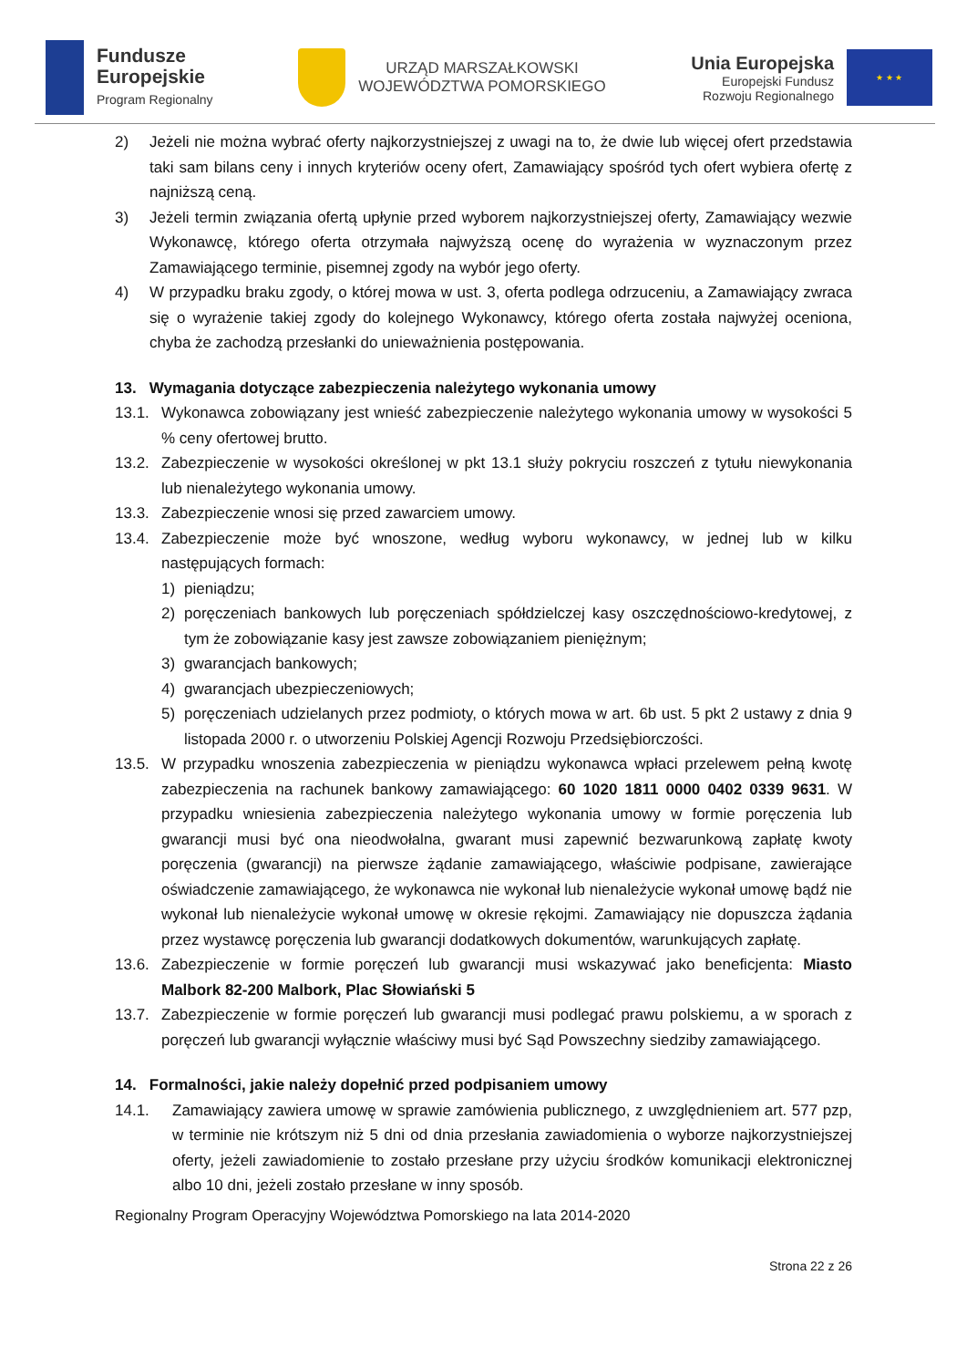Fundusze
Europejskie
Program Regionalny
URZĄD MARSZAŁKOWSKI
WOJEWÓDZTWA POMORSKIEGO
Unia Europejska
Europejski Fundusz
Rozwoju Regionalnego
★ ★ ★
2) Jeżeli nie można wybrać oferty najkorzystniejszej z uwagi na to, że dwie lub więcej ofert przedstawia taki sam bilans ceny i innych kryteriów oceny ofert, Zamawiający spośród tych ofert wybiera ofertę z najniższą ceną.
3) Jeżeli termin związania ofertą upłynie przed wyborem najkorzystniejszej oferty, Zamawiający wezwie Wykonawcę, którego oferta otrzymała najwyższą ocenę do wyrażenia w wyznaczonym przez Zamawiającego terminie, pisemnej zgody na wybór jego oferty.
4) W przypadku braku zgody, o której mowa w ust. 3, oferta podlega odrzuceniu, a Zamawiający zwraca się o wyrażenie takiej zgody do kolejnego Wykonawcy, którego oferta została najwyżej oceniona, chyba że zachodzą przesłanki do unieważnienia postępowania.
13. Wymagania dotyczące zabezpieczenia należytego wykonania umowy
13.1. Wykonawca zobowiązany jest wnieść zabezpieczenie należytego wykonania umowy w wysokości 5 % ceny ofertowej brutto.
13.2. Zabezpieczenie w wysokości określonej w pkt 13.1 służy pokryciu roszczeń z tytułu niewykonania lub nienależytego wykonania umowy.
13.3. Zabezpieczenie wnosi się przed zawarciem umowy.
13.4. Zabezpieczenie może być wnoszone, według wyboru wykonawcy, w jednej lub w kilku następujących formach:
1) pieniądzu;
2) poręczeniach bankowych lub poręczeniach spółdzielczej kasy oszczędnościowo-kredytowej, z tym że zobowiązanie kasy jest zawsze zobowiązaniem pieniężnym;
3) gwarancjach bankowych;
4) gwarancjach ubezpieczeniowych;
5) poręczeniach udzielanych przez podmioty, o których mowa w art. 6b ust. 5 pkt 2 ustawy z dnia 9 listopada 2000 r. o utworzeniu Polskiej Agencji Rozwoju Przedsiębiorczości.
13.5. W przypadku wnoszenia zabezpieczenia w pieniądzu wykonawca wpłaci przelewem pełną kwotę zabezpieczenia na rachunek bankowy zamawiającego: 60 1020 1811 0000 0402 0339 9631. W przypadku wniesienia zabezpieczenia należytego wykonania umowy w formie poręczenia lub gwarancji musi być ona nieodwołalna, gwarant musi zapewnić bezwarunkową zapłatę kwoty poręczenia (gwarancji) na pierwsze żądanie zamawiającego, właściwie podpisane, zawierające oświadczenie zamawiającego, że wykonawca nie wykonał lub nienależycie wykonał umowę bądź nie wykonał lub nienależycie wykonał umowę w okresie rękojmi. Zamawiający nie dopuszcza żądania przez wystawcę poręczenia lub gwarancji dodatkowych dokumentów, warunkujących zapłatę.
13.6. Zabezpieczenie w formie poręczeń lub gwarancji musi wskazywać jako beneficjenta: Miasto Malbork 82-200 Malbork, Plac Słowiański 5
13.7. Zabezpieczenie w formie poręczeń lub gwarancji musi podlegać prawu polskiemu, a w sporach z poręczeń lub gwarancji wyłącznie właściwy musi być Sąd Powszechny siedziby zamawiającego.
14. Formalności, jakie należy dopełnić przed podpisaniem umowy
14.1. Zamawiający zawiera umowę w sprawie zamówienia publicznego, z uwzględnieniem art. 577 pzp, w terminie nie krótszym niż 5 dni od dnia przesłania zawiadomienia o wyborze najkorzystniejszej oferty, jeżeli zawiadomienie to zostało przesłane przy użyciu środków komunikacji elektronicznej albo 10 dni, jeżeli zostało przesłane w inny sposób.
Regionalny Program Operacyjny Województwa Pomorskiego na lata 2014-2020
Strona 22 z 26